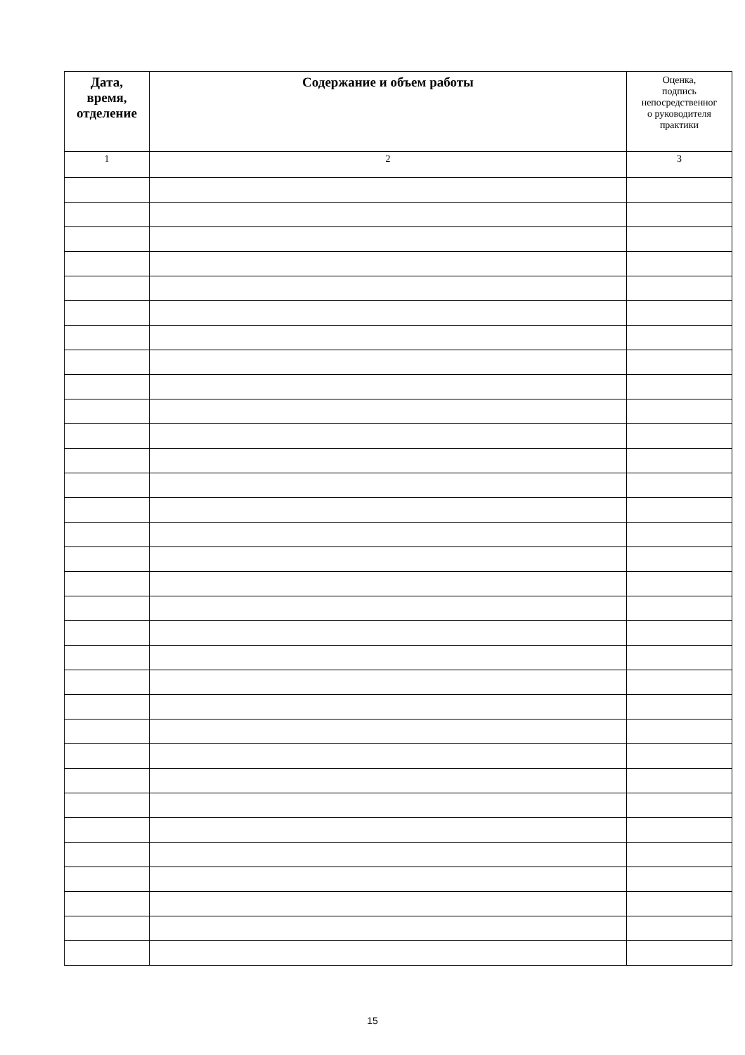| Дата, время, отделение | Содержание и объем работы | Оценка, подпись непосредственног о руководителя практики |
| --- | --- | --- |
| 1 | 2 | 3 |
15